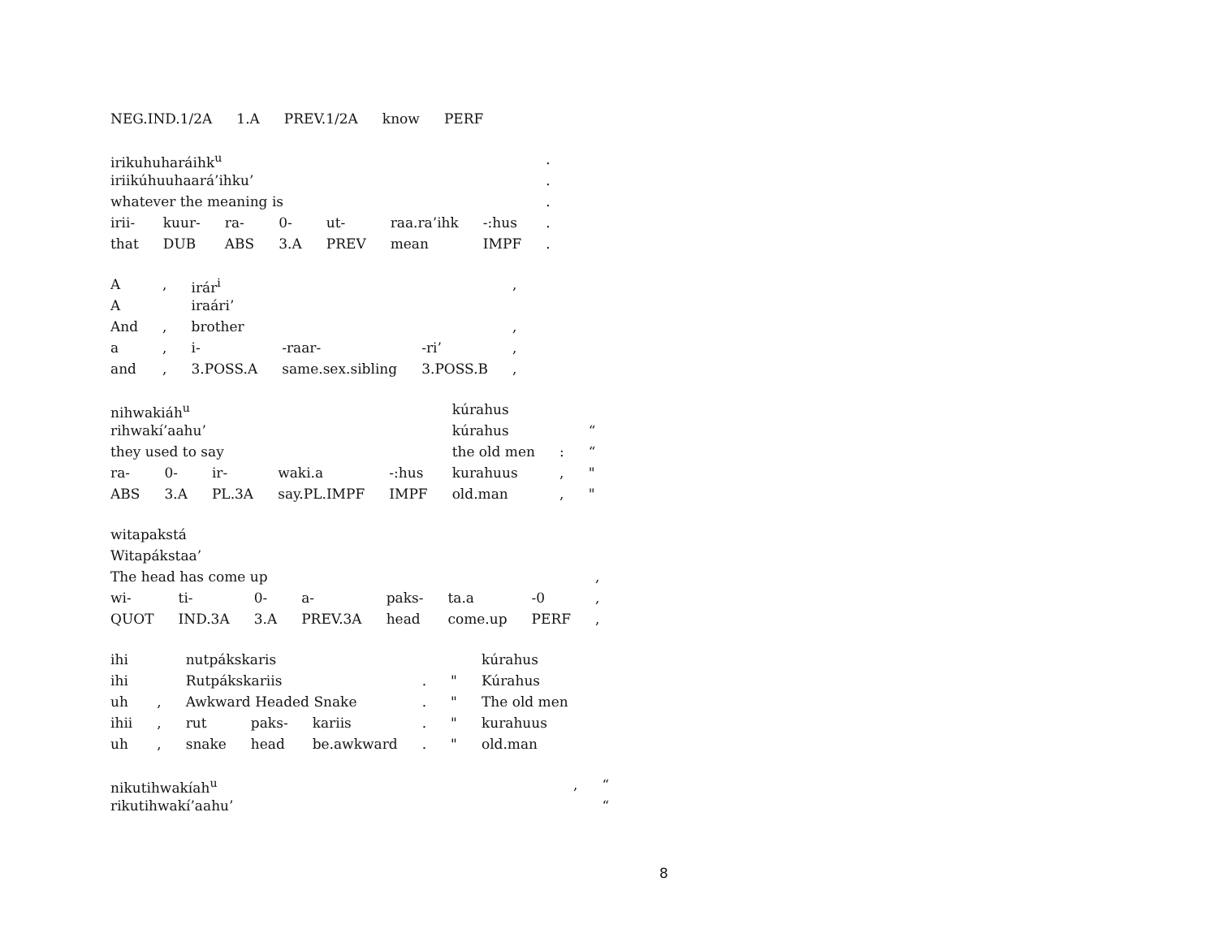| NEG.IND.1/2A | 1.A | PREV.1/2A | know | PERF |
| irikuhuharáihk<sup>u</sup> | | | | | | | . |
| iriikúhuuhaará’ihku’ | | | | | | | . |
| whatever the meaning is | | | | | | | . |
| irii- | kuur- | ra- | 0- | ut- | raa.ra’ihk | -:hus | . |
| that | DUB | ABS | 3.A | PREV | mean | IMPF | . |
| A | , | irár<sup>i</sup> | | | , |
| A | | iraári’ | | | |
| And | , | brother | | | , |
| a | , | i- | -raar- | -ri’ | , |
| and | , | 3.POSS.A | same.sex.sibling | 3.POSS.B | , |
| nihwakiáh<sup>u</sup> | | | | | kúrahus | | |
| rihwakí’aahu’ | | | | | kúrahus | | “ |
| they used to say | | | | | the old men | : | “ |
| ra- | 0- | ir- | waki.a | -:hus | kurahuus | , | " |
| ABS | 3.A | PL.3A | say.PL.IMPF | IMPF | old.man | , | " |
| witapakstá | | | | | | | |
| Witapákstaa’ | | | | | | | |
| The head has come up | | | | | | | , |
| wi- | ti- | 0- | a- | paks- | ta.a | -0 | , |
| QUOT | IND.3A | 3.A | PREV.3A | head | come.up | PERF | , |
| ihi | | nutpákskaris | | | | | kúrahus |
| ihi | | Rutpákskariis | | | . | " | Kúrahus |
| uh | , | Awkward Headed Snake | | | . | " | The old men |
| ihii | , | rut | paks- | kariis | . | " | kurahuus |
| uh | , | snake | head | be.awkward | . | " | old.man |
| nikutihwakíah<sup>u</sup> | , | “ |
| rikutihwakí’aahu’ | | “ |
8